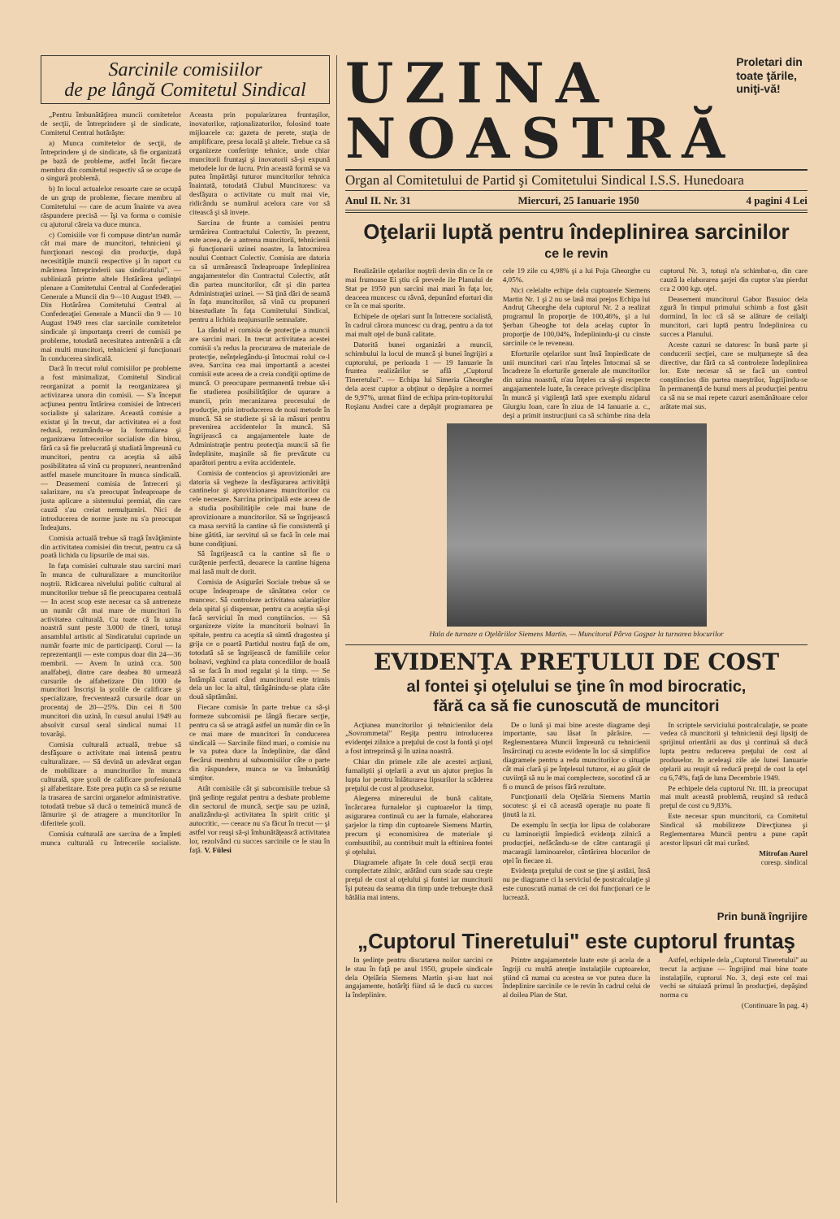Sarcinile comisiilor
de pe lângă Comitetul Sindical
„Pentru îmbunătăţirea muncii comitetelor de secţii, de întreprindere şi de sindicate, Comitetul Central hotărăşte:
a) Munca comitetelor de secţii, de întreprindere şi de sindicate, să fie organizată pe bază de probleme, astfel încât fiecare membru din comitetul respectiv să se ocupe de o singură problemă.
b) In locul actualelor resoarte care se ocupă de un grup de probleme, fiecare membru al Comitetului — care de acum înainte va avea răspundere precisă — îşi va forma o comisie cu ajutorul căreia va duce munca.
c) Comisiile vor fi compuse dintr'un număr cât mai mare de muncitori, tehnicieni şi funcţionari nescoşi din producţie, după necesităţile muncii respective şi în raport cu mărimea întreprinderii sau sindicatului", — subliniază printre altele Hotărârea şedinţei plenare a Comitetului Central al Confederaţiei Generale a Muncii din 9—10 August 1949. — Din Hotărârea Comitetului Central al Confederaţiei Generale a Muncii din 9 — 10 August 1949 rees clar sarcinile comitetelor sindicale şi importanţa creeri de comisii pe probleme, totodată necesitatea antrenării a cât mai multi muncitori, tehnicieni şi funcţionari în conducerea sindicală.
Dacă în trecut rolul comisiilor pe probleme a fost minimalizat, Comitetul Sindical reorganizat a pornit la reorganizarea şi activizarea unora din comisii. — S'a început acţiunea pentru întărirea comisiei de întreceri socialiste şi salarizare. Această comisie a existat şi în trecut, dar activitatea ei a fost redusă, rezumându-se la formularea şi organizarea întrecerilor socialiste din birou, fără ca să fie prelucrată şi studiată împreună cu muncitori, pentru ca aceştia să aibă posibilitatea să vină cu propuneri, neantrenând astfel masele muncitoare în munca sindicală. — Deasemeni comisia de întreceri şi salarizare, nu s'a preocupat îndeaproape de justa aplicare a sistemului premial, din care cauză s'au creiat nemulţumiri. Nici de introducerea de norme juste nu s'a preocupat îndeajuns.
Comisia actuală trebue să tragă învăţăminte din activitatea comisiei din trecut, pentru ca să poată lichida cu lipsurile de mai sus.
In faţa comisiei culturale stau sarcini mari în munca de culturalizare a muncitorilor noştrii. Ridicarea nivelului politic cultural al muncitorilor trebue să fie preocuparea centrală — In acest scop este necesar ca să antreneze un număr cât mai mare de muncitori în activitatea culturală. Cu toate că în uzina noastră sunt peste 3.000 de tineri, totuşi ansamblul artistic al Sindicatului cuprinde un număr foarte mic de participanţi. Corul — la reprezentanţii — este compus doar din 24—36 membrii. — Avem în uzină cca. 500 analfabeţi, dintre care deabea 80 urmează cursurile de alfabetizare Din 1000 de muncitori înscrişi la şcolile de calificare şi specializare, frecventează cursurile doar un procentaj de 20—25%. Din cei 8 500 muncitori din uzină, în cursul anului 1949 au absolvit cursul seral sindical numai 11 tovarăşi.
Comisia culturală actuală, trebue să desfăşoare o activitate mai intensă pentru culturalizare. — Să devină un adevărat organ de mobilizare a muncitorilor în munca culturală, spre şcoli de calificare profesională şi alfabetizare. Este prea puţin ca să se rezume la trasarea de sarcini organelor administrative. totodată trebue să ducă o temeinică muncă de lămurire şi de atragere a muncitorilor în diferitele şcoli.
Comisia culturală are sarcina de a împleti munca culturală cu întrecerile socialiste. Aceasta prin popularizarea fruntaşilor, inovatorilor, raţionalizatorilor, folosind toate mijloacele ca: gazeta de perete, staţia de amplificare, presa locală şi altele. Trebue ca să organizeze conferinţe tehnice, unde chiar muncitorii fruntaşi şi inovatorii să-şi expună metodele lor de lucru. Prin această formă se va putea împărtăşi tuturor muncitorilor tehnica înaintată, totodată Clubul Muncitoresc va desfăşura o activitate cu mult mai vie, ridicându se numărul acelora care vor să citească şi să invețe.
Sarcina de frunte a comisiei pentru urmărirea Contractului Colectiv, în prezent, este aceea, de a antrena muncitorii, tehnicienii şi funcţionarii uzinei noastre, la întocmirea noului Contract Colectiv. Comisia are datoria ca să urmărească îndeaproape îndeplinirea angajamentelor din Contractul Colectiv, atât din partea muncitorilor, cât şi din partea Administraţiei uzinei. — Să ţină dări de seamă în faţa muncitorilor, să vină cu propuneri binestudiate în faţa Comitetului Sindical, pentru a lichida neajunsurile semnalate.
La rândul ei comisia de protecţie a muncii are sarcini mari. In trecut activitatea acestei comisii s'a redus la procurarea de materiale de protecţie, neînţelegându-şi întocmai rolul ce-l avea. Sarcina cea mai importantă a acestei comisii este aceea de a creia condiţii optime de muncă. O preocupare permanentă trebue să-i fie studierea posibilităţilor de uşurare a muncii, prin mecanizarea procesului de producţie, prin introducerea de noui metode în muncă. Să se studieze şi să ia măsuri pentru prevenirea accidentelor în muncă. Să îngrijească ca angajamentele luate de Administraţie pentru protecţia muncii să fie îndeplinite, maşinile să fie prevăzute cu aparători pentru a evita accidentele.
Comisia de contencios şi aprovizionări are datoria să vegheze la desfăşurarea activităţii cantinelor şi aprovizionarea muncitorilor cu cele necesare. Sarcina principală este aceea de a studia posibilităţile cele mai bune de aprovizionare a muncitorilor. Să se îngrijească ca masa servită la cantine să fie consistentă şi bine gătită, iar servitul să se facă în cele mai bune condiţiuni.
Să îngrijească ca la cantine să fie o curăţenie perfectă, deoarece la cantine higena mai lasă mult de dorit.
Comisia de Asigurări Sociale trebue să se ocupe îndeaproape de sănătatea celor ce muncesc. Să controleze activitatea salariaţilor dela spital şi dispensar, pentru ca aceştia să-şi facă serviciul în mod conştiincios. — Să organizeze vizite la muncitorii bolnavi în spitale, pentru ca aceştia să simtă dragostea şi grija ce o poartă Partidul nostru faţă de om, totodată să se îngrijească de familiile celor bolnavi, veghind ca plata concediilor de boală să se facă în mod regulat şi la timp. — Se întâmplă cazuri când muncitorul este trimis dela un loc la altul, tărăgănindu-se plata câte două săptămâni.
Fiecare comisie în parte trebue ca să-şi formeze subcomisii pe lângă fiecare secţie, pentru ca să se atragă astfel un număr din ce în ce mai mare de muncitori în conducerea sindicală — Sarcinile fiind mari, o comisie nu le va putea duce la îndeplinire, dar dând fiecărui membru al subsomisiilor câte o parte din răspundere, munca se va îmbunătăţi simţitor.
Atât comisiile cât şi subcomisiile trebue să ţină şedinţe regulat pentru a desbate probleme din sectorul de muncă, secţie sau pe uzină, analizându-şi activitatea în spirit critic şi autocritic, — ceeace nu s'a făcut în trecut — şi astfel vor reuşi să-şi îmbunătăţească activitatea lor, rezolvând cu succes sarcinile ce le stau în faţă. V. Fülesi
UZINA
NOASTRĂ
Proletari din toate ţările, uniţi-vă!
Organ al Comitetului de Partid şi Comitetului Sindical I.S.S. Hunedoara
Anul II. Nr. 31 Miercuri, 25 Ianuarie 1950 4 pagini 4 Lei
Oţelarii luptă pentru îndeplinirea sarcinilor
ce le revin
Realizările oţelarilor noştrii devin din ce în ce mai frumoase Ei ştiu că prevede ile Planului de Stat pe 1950 pun sarcini mai mari în faţa lor, deaceea muncesc cu râvnă, depunând eforturi din ce în ce mai sporite.
Echipele de oţelari sunt în întrecere socialistă, în cadrul cărora muncesc cu drag, pentru a da tot mai mult oţel de bună calitate.
Datorită bunei organizări a muncii, schimbului la locul de muncă şi bunei îngrijiri a cuptorului, pe perioada 1 — 19 Ianuarie în fruntea realizărilor se află „Cuptorul Tineretului". — Echipa lui Simeria Gheorghe dela acest cuptor a obţinut o depăşire a normei de 9,97%, urmat fiind de echipa prim-topitorului Roşianu Andrei care a depăşit programarea pe cele 19 zile cu 4,98% şi a lui Poja Gheorghe cu 4,05%.
Nici celelalte echipe dela cuptoarele Siemens Martin Nr. 1 şi 2 nu se lasă mai prejos Echipa lui Andruţ Gheorghe dela cuptorul Nr. 2 a realizat programul în proporţie de 100,46%, şi a lui Şerban Gheoghe tot dela acelaş cuptor în proporţie de 100,04%, îndeplinindu-şi cu cinste sarcinile ce le reveneau.
Eforturile oţelarilor sunt însă împiedicate de unii muncitori cari n'au înţeles întocmai să se încadreze în eforturile generale ale muncitorilor din uzina noastră, n'au înţeles ca să-şi respecte angajamentele luate, în ceeace priveşte disciplina în muncă şi vigilenţă Iată spre exemplu zidarul Giurgiu Ioan, care în ziua de 14 Ianuarie a. c., deşi a primit instrucţiuni ca să schimbe rina dela cuptorul Nr. 3, totuşi n'a schimbat-o, din care cauză la elaborarea şarjei din cuptor s'au pierdut cca 2 000 kgr. oţel.
Deasemeni muncitorul Gabor Busuioc dela zgură în timpul primului schimb a fost găsit dormind, în loc că să se alăture de ceilalţi muncitori, cari luptă pentru îndeplinirea cu succes a Planului.
Aceste cazuri se datoresc în bună parte şi conducerii secţiei, care se mulţumeşte să dea directive, dar fără ca să controleze îndeplinirea lor. Este necesar să se facă un control conştiincios din partea maeştrilor, îngrijindu-se în permanenţă de bunul mers al producţiei pentru ca să nu se mai repete cazuri asemănătoare celor arătate mai sus.
Hala de turnare a Oţelăriilor Siemens Martin. — Muncitorul Pârva Gaşpar la turnarea blocurilor
EVIDENŢA PREŢULUI DE COST
al fontei şi oţelului se ţine în mod birocratic,
fără ca să fie cunoscută de muncitori
Acţiunea muncitorilor şi tehnicienilor dela „Sovrommetal" Reşiţa pentru introducerea evidenţei zilnice a preţului de cost la fontă şi oţel a fost intreprinsă şi în uzina noastră.
Chiar din primele zile ale acestei acţiuni, furnaliştii şi oţelarii a avut un ajutor preţios în lupta lor pentru înlăturarea lipsurilor la scăderea preţului de cost al produselor.
Alegerea minereului de bună calitate, încărcarea furnalelor şi cuptoarelor la timp, asigurarea continuă cu aer la furnale, elaborarea şarjelor la timp din cuptoarele Siemens Martin, precum şi economisirea de materiale şi combustibil, au contribuit mult la eftinirea fontei şi oţelului.
Diagramele afişate în cele două secţii erau complectate zilnic, arătând cum scade sau creşte preţul de cost al oţelului şi fontei iar muncitorii îşi puteau da seama din timp unde trebueşte dusă bătălia mai intens.
De o lună şi mai bine aceste diagrame deşi importante, sau lăsat în părăsire. — Reglementarea Muncii împreună cu tehnicienii însărcinaţi cu aceste evidente în loc să simplifice diagramele pentru a reda muncitorilor o situaţie cât mai clară şi pe înţelesul tuturor, ei au găsit de cuviinţă să nu le mai complecteze, socotind că ar fi o muncă de prisos fără rezultate.
Funcţionarii dela Oţelăria Siemens Martin socotesc şi ei că această operaţie nu poate fi ţinută la zi.
De exemplu în secţia lor lipsa de colaborare cu laminoriştii împiedică evidenţa zilnică a producţiei, nefăcându-se de către cantaragii şi macaragii laminoarelor, cântărirea blocurilor de oţel în fiecare zi.
Evidenţa preţului de cost se ţine şi astăzi, însă nu pe diagrame ci la serviciul de postcalculaţie şi este cunoscută numai de cei doi funcţionari ce le lucrează.
In scriptele serviciului postcalculaţie, se poate vedea că muncitorii şi tehnicienii deşi lipsiţi de sprijinul orientării au dus şi continuă să ducă lupta pentru reducerea preţului de cost al produselor. In aceleaşi zile ale lunei Ianuarie oţelarii au reuşit să reducă preţul de cost la oţel cu 6,74%, faţă de luna Decembrie 1949.
Pe echipele dela cuptorul Nr. III. ia preocupat mai mult această problemă, reuşind să reducă preţul de cost cu 9,83%.
Este necesar spun muncitorii, ca Comitetul Sindical să mobilizeze Direcţiunea şi Reglementarea Muncii pentru a pune capăt acestor lipsuri cât mai curând.
Mitrofan Aurel
coresp. sindical
Prin bună îngrijire
„Cuptorul Tineretului" este cuptorul fruntaş
In şedinţe pentru discutarea noilor sarcini ce le stau în faţă pe anul 1950, grupele sindicale dela Oţelăria Siemens Martin şi-au luat noi angajamente, hotărîţi fiind să le ducă cu succes la îndeplinire.
Printre angajamentele luate este şi acela de a îngriji cu multă atenţie instalaţiile cuptoarelor, ştiind că numai cu acestea se vor putea duce la îndeplinire sarcinile ce le revin în cadrul celui de al doilea Plan de Stat.
Astfel, echipele dela „Cuptorul Tineretului" au trecut la acţiune — îngrijind mai bine toate instalaţiile, cuptorul No. 3, deşi este cel mai vechi se situiază primul în producţiei, depăşind norma cu
(Continuare în pag. 4)